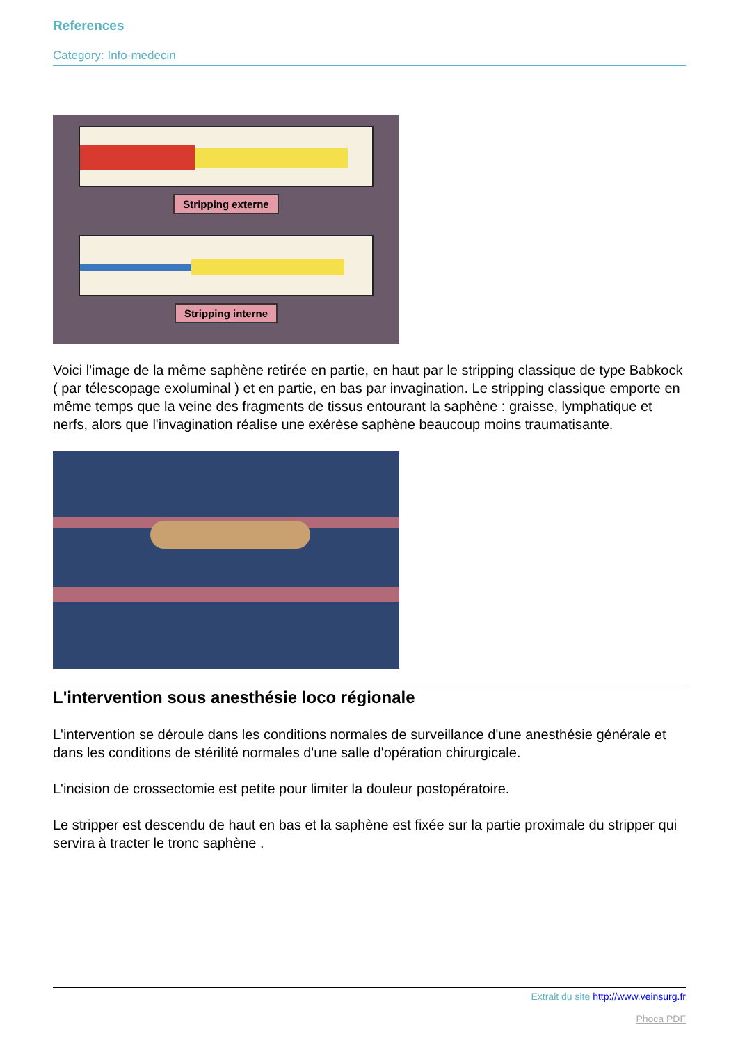References
Category: Info-medecin
Stripping externe
Stripping interne
Voici l'image de la même saphène retirée en partie, en haut par le stripping classique de type Babkock ( par télescopage exoluminal ) et en partie, en bas par invagination. Le stripping classique emporte en même temps que la veine des fragments de tissus entourant la saphène : graisse, lymphatique et nerfs, alors que l'invagination réalise une exérèse saphène beaucoup moins traumatisante.
L'intervention sous anesthésie loco régionale
L'intervention se déroule dans les conditions normales de surveillance d'une anesthésie générale et dans les conditions de stérilité normales d'une salle d'opération chirurgicale.
L'incision de crossectomie est petite pour limiter la douleur postopératoire.
Le stripper est descendu de haut en bas et la saphène est fixée sur la partie proximale du stripper qui servira à tracter le tronc saphène .
Extrait du site http://www.veinsurg.fr
Phoca PDF